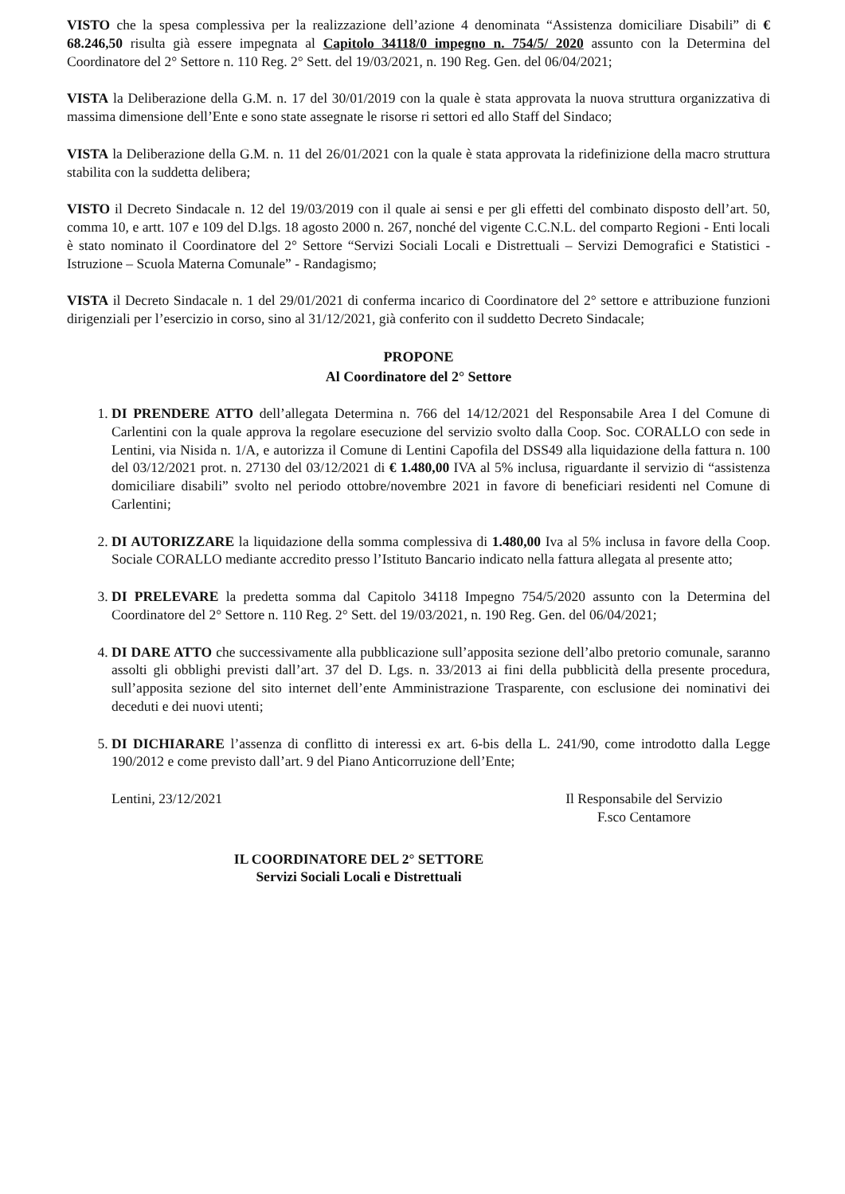VISTO che la spesa complessiva per la realizzazione dell’azione 4 denominata “Assistenza domiciliare Disabili” di € 68.246,50 risulta già essere impegnata al Capitolo 34118/0 impegno n. 754/5/ 2020 assunto con la Determina del Coordinatore del 2° Settore n. 110 Reg. 2° Sett. del 19/03/2021, n. 190 Reg. Gen. del 06/04/2021;
VISTA la Deliberazione della G.M. n. 17 del 30/01/2019 con la quale è stata approvata la nuova struttura organizzativa di massima dimensione dell’Ente e sono state assegnate le risorse ri settori ed allo Staff del Sindaco;
VISTA la Deliberazione della G.M. n. 11 del 26/01/2021 con la quale è stata approvata la ridefinizione della macro struttura stabilita con la suddetta delibera;
VISTO il Decreto Sindacale n. 12 del 19/03/2019 con il quale ai sensi e per gli effetti del combinato disposto dell’art. 50, comma 10, e artt. 107 e 109 del D.lgs. 18 agosto 2000 n. 267, nonché del vigente C.C.N.L. del comparto Regioni - Enti locali è stato nominato il Coordinatore del 2° Settore “Servizi Sociali Locali e Distrettuali – Servizi Demografici e Statistici - Istruzione – Scuola Materna Comunale” - Randagismo;
VISTA il Decreto Sindacale n. 1 del 29/01/2021 di conferma incarico di Coordinatore del 2° settore e attribuzione funzioni dirigenziali per l’esercizio in corso, sino al 31/12/2021, già conferito con il suddetto Decreto Sindacale;
PROPONE
Al Coordinatore del 2° Settore
1. DI PRENDERE ATTO dell’allegata Determina n. 766 del 14/12/2021 del Responsabile Area I del Comune di Carlentini con la quale approva la regolare esecuzione del servizio svolto dalla Coop. Soc. CORALLO con sede in Lentini, via Nisida n. 1/A, e autorizza il Comune di Lentini Capofila del DSS49 alla liquidazione della fattura n. 100 del 03/12/2021 prot. n. 27130 del 03/12/2021 di € 1.480,00 IVA al 5% inclusa, riguardante il servizio di “assistenza domiciliare disabili” svolto nel periodo ottobre/novembre 2021 in favore di beneficiari residenti nel Comune di Carlentini;
2. DI AUTORIZZARE la liquidazione della somma complessiva di 1.480,00 Iva al 5% inclusa in favore della Coop. Sociale CORALLO mediante accredito presso l’Istituto Bancario indicato nella fattura allegata al presente atto;
3. DI PRELEVARE la predetta somma dal Capitolo 34118 Impegno 754/5/2020 assunto con la Determina del Coordinatore del 2° Settore n. 110 Reg. 2° Sett. del 19/03/2021, n. 190 Reg. Gen. del 06/04/2021;
4. DI DARE ATTO che successivamente alla pubblicazione sull’apposita sezione dell’albo pretorio comunale, saranno assolti gli obblighi previsti dall’art. 37 del D. Lgs. n. 33/2013 ai fini della pubblicità della presente procedura, sull’apposita sezione del sito internet dell’ente Amministrazione Trasparente, con esclusione dei nominativi dei deceduti e dei nuovi utenti;
5. DI DICHIARARE l’assenza di conflitto di interessi ex art. 6-bis della L. 241/90, come introdotto dalla Legge 190/2012 e come previsto dall’art. 9 del Piano Anticorruzione dell’Ente;
Lentini, 23/12/2021 Il Responsabile del Servizio
F.sco Centamore
IL COORDINATORE DEL 2° SETTORE
Servizi Sociali Locali e Distrettuali